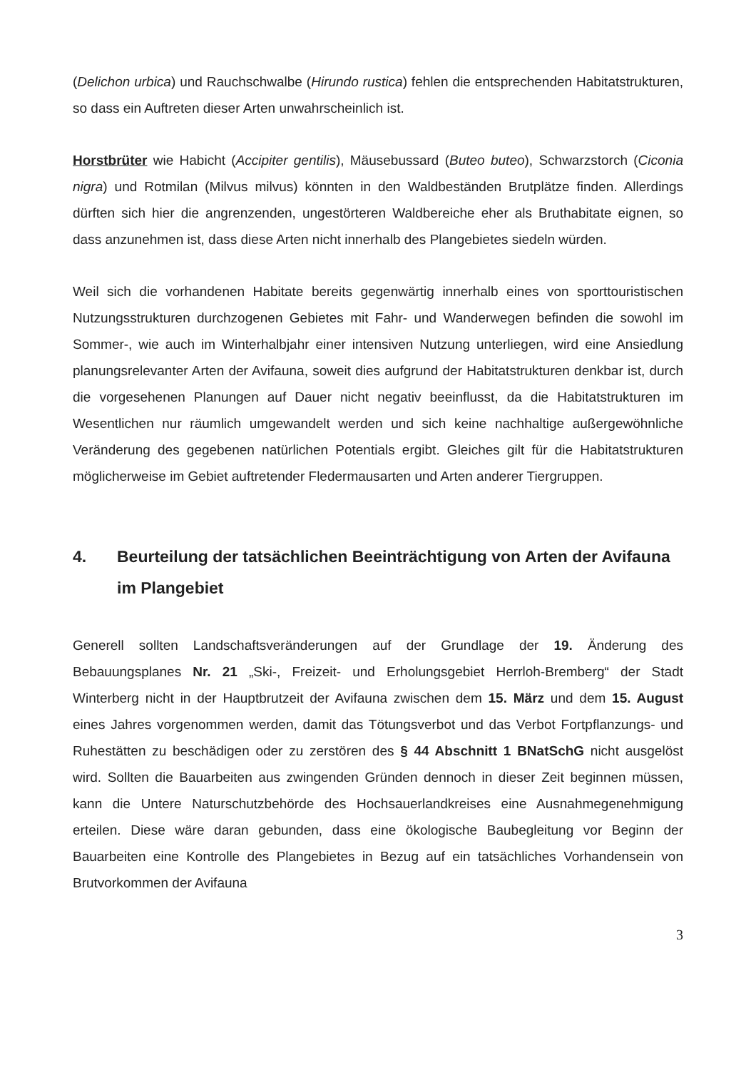(Delichon urbica) und Rauchschwalbe (Hirundo rustica) fehlen die entsprechenden Habitatstrukturen, so dass ein Auftreten dieser Arten unwahrscheinlich ist.
Horstbrüter wie Habicht (Accipiter gentilis), Mäusebussard (Buteo buteo), Schwarzstorch (Ciconia nigra) und Rotmilan (Milvus milvus) könnten in den Waldbeständen Brutplätze finden. Allerdings dürften sich hier die angrenzenden, ungestörteren Waldbereiche eher als Bruthabitate eignen, so dass anzunehmen ist, dass diese Arten nicht innerhalb des Plangebietes siedeln würden.
Weil sich die vorhandenen Habitate bereits gegenwärtig innerhalb eines von sporttouristischen Nutzungsstrukturen durchzogenen Gebietes mit Fahr- und Wanderwegen befinden die sowohl im Sommer-, wie auch im Winterhalbjahr einer intensiven Nutzung unterliegen, wird eine Ansiedlung planungsrelevanter Arten der Avifauna, soweit dies aufgrund der Habitatstrukturen denkbar ist, durch die vorgesehenen Planungen auf Dauer nicht negativ beeinflusst, da die Habitatstrukturen im Wesentlichen nur räumlich umgewandelt werden und sich keine nachhaltige außergewöhnliche Veränderung des gegebenen natürlichen Potentials ergibt. Gleiches gilt für die Habitatstrukturen möglicherweise im Gebiet auftretender Fledermausarten und Arten anderer Tiergruppen.
4. Beurteilung der tatsächlichen Beeinträchtigung von Arten der Avifauna im Plangebiet
Generell sollten Landschaftsveränderungen auf der Grundlage der 19. Änderung des Bebauungsplanes Nr. 21 „Ski-, Freizeit- und Erholungsgebiet Herrloh-Bremberg“ der Stadt Winterberg nicht in der Hauptbrutzeit der Avifauna zwischen dem 15. März und dem 15. August eines Jahres vorgenommen werden, damit das Tötungsverbot und das Verbot Fortpflanzungs- und Ruhestätten zu beschädigen oder zu zerstören des § 44 Abschnitt 1 BNatSchG nicht ausgelöst wird. Sollten die Bauarbeiten aus zwingenden Gründen dennoch in dieser Zeit beginnen müssen, kann die Untere Naturschutzbehörde des Hochsauerlandkreises eine Ausnahmegenehmigung erteilen. Diese wäre daran gebunden, dass eine ökologische Baubegleitung vor Beginn der Bauarbeiten eine Kontrolle des Plangebietes in Bezug auf ein tatsächliches Vorhandensein von Brutvorkommen der Avifauna
3